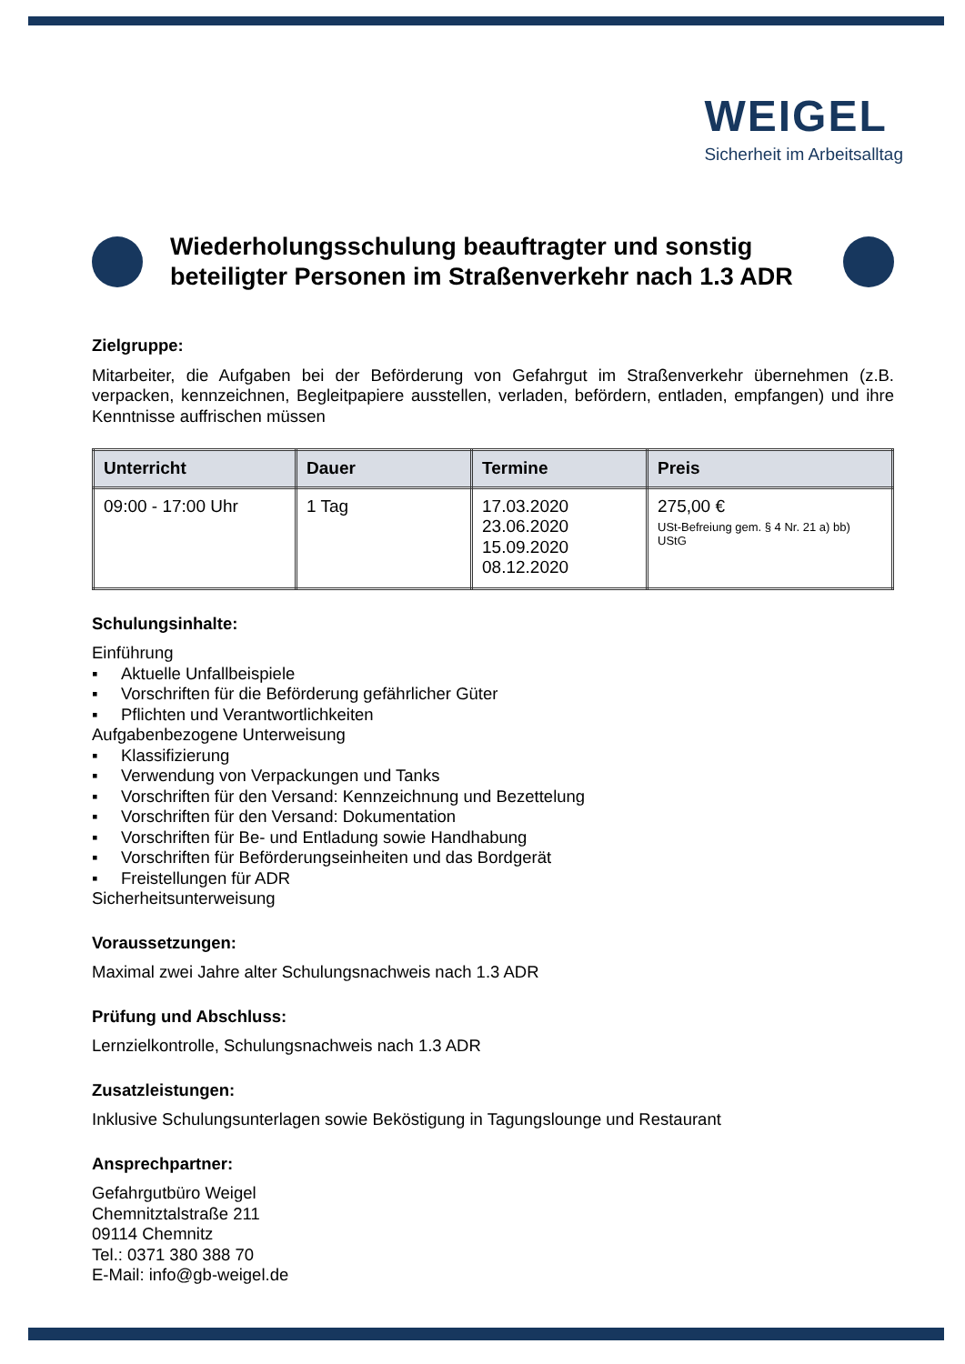WEIGEL
Sicherheit im Arbeitsalltag
Wiederholungsschulung beauftragter und sonstig beteiligter Personen im Straßenverkehr nach 1.3 ADR
Zielgruppe:
Mitarbeiter, die Aufgaben bei der Beförderung von Gefahrgut im Straßenverkehr übernehmen (z.B. verpacken, kennzeichnen, Begleitpapiere ausstellen, verladen, befördern, entladen, empfangen) und ihre Kenntnisse auffrischen müssen
| Unterricht | Dauer | Termine | Preis |
| --- | --- | --- | --- |
| 09:00 - 17:00 Uhr | 1 Tag | 17.03.2020 23.06.2020 15.09.2020 08.12.2020 | 275,00 € USt-Befreiung gem. § 4 Nr. 21 a) bb) UStG |
Schulungsinhalte:
Einführung
▪ Aktuelle Unfallbeispiele
▪ Vorschriften für die Beförderung gefährlicher Güter
▪ Pflichten und Verantwortlichkeiten
Aufgabenbezogene Unterweisung
▪ Klassifizierung
▪ Verwendung von Verpackungen und Tanks
▪ Vorschriften für den Versand: Kennzeichnung und Bezettelung
▪ Vorschriften für den Versand: Dokumentation
▪ Vorschriften für Be- und Entladung sowie Handhabung
▪ Vorschriften für Beförderungseinheiten und das Bordgerät
▪ Freistellungen für ADR
Sicherheitsunterweisung
Voraussetzungen:
Maximal zwei Jahre alter Schulungsnachweis nach 1.3 ADR
Prüfung und Abschluss:
Lernzielkontrolle, Schulungsnachweis nach 1.3 ADR
Zusatzleistungen:
Inklusive Schulungsunterlagen sowie Beköstigung in Tagungslounge und Restaurant
Ansprechpartner:
Gefahrgutbüro Weigel
Chemnitztalstraße 211
09114 Chemnitz
Tel.: 0371 380 388 70
E-Mail: info@gb-weigel.de